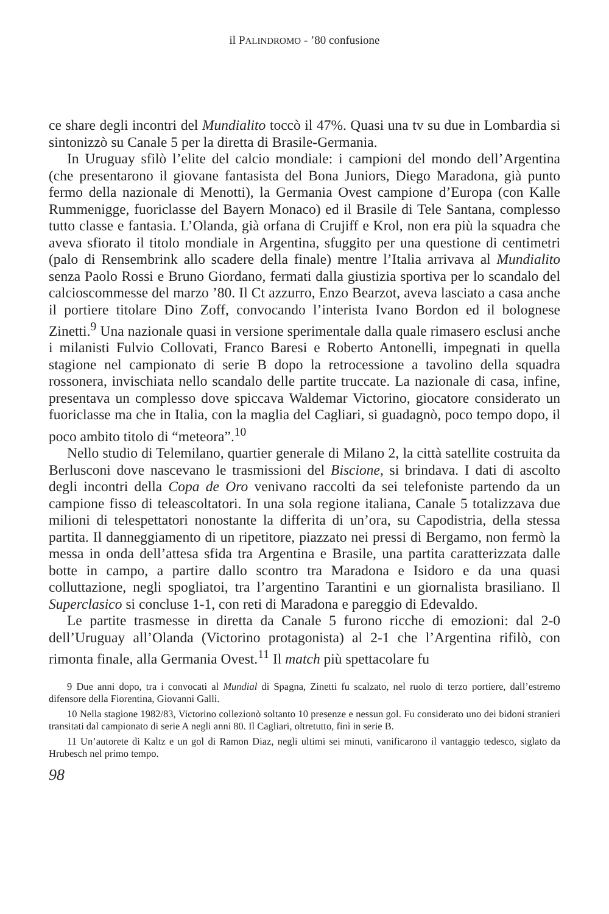il PALINDROMO - ’80 confusione
ce share degli incontri del Mundialito toccò il 47%. Quasi una tv su due in Lombardia si sintonizzò su Canale 5 per la diretta di Brasile-Germania.
In Uruguay sfilò l’elite del calcio mondiale: i campioni del mondo dell’Argentina (che presentarono il giovane fantasista del Bona Juniors, Diego Maradona, già punto fermo della nazionale di Menotti), la Germania Ovest campione d’Europa (con Kalle Rummenigge, fuoriclasse del Bayern Monaco) ed il Brasile di Tele Santana, complesso tutto classe e fantasia. L’Olanda, già orfana di Crujiff e Krol, non era più la squadra che aveva sfiorato il titolo mondiale in Argentina, sfuggito per una questione di centimetri (palo di Rensembrink allo scadere della finale) mentre l’Italia arrivava al Mundialito senza Paolo Rossi e Bruno Giordano, fermati dalla giustizia sportiva per lo scandalo del calcioscommesse del marzo ’80. Il Ct azzurro, Enzo Bearzot, aveva lasciato a casa anche il portiere titolare Dino Zoff, convocando l’interista Ivano Bordon ed il bolognese Zinetti.<sup>9</sup> Una nazionale quasi in versione sperimentale dalla quale rimasero esclusi anche i milanisti Fulvio Collovati, Franco Baresi e Roberto Antonelli, impegnati in quella stagione nel campionato di serie B dopo la retrocessione a tavolino della squadra rossonera, invischiata nello scandalo delle partite truccate. La nazionale di casa, infine, presentava un complesso dove spiccava Waldemar Victorino, giocatore considerato un fuoriclasse ma che in Italia, con la maglia del Cagliari, si guadagnò, poco tempo dopo, il poco ambito titolo di “meteora”.<sup>10</sup>
Nello studio di Telemilano, quartier generale di Milano 2, la città satellite costruita da Berlusconi dove nascevano le trasmissioni del Biscione, si brindava. I dati di ascolto degli incontri della Copa de Oro venivano raccolti da sei telefoniste partendo da un campione fisso di teleascoltatori. In una sola regione italiana, Canale 5 totalizzava due milioni di telespettatori nonostante la differita di un’ora, su Capodistria, della stessa partita. Il danneggiamento di un ripetitore, piazzato nei pressi di Bergamo, non fermò la messa in onda dell’attesa sfida tra Argentina e Brasile, una partita caratterizzata dalle botte in campo, a partire dallo scontro tra Maradona e Isidoro e da una quasi colluttazione, negli spogliatoi, tra l’argentino Tarantini e un giornalista brasiliano. Il Superclasico si concluse 1-1, con reti di Maradona e pareggio di Edevaldo.
Le partite trasmesse in diretta da Canale 5 furono ricche di emozioni: dal 2-0 dell’Uruguay all’Olanda (Victorino protagonista) al 2-1 che l’Argentina rifilò, con rimonta finale, alla Germania Ovest.<sup>11</sup> Il match più spettacolare fu
9 Due anni dopo, tra i convocati al Mundial di Spagna, Zinetti fu scalzato, nel ruolo di terzo portiere, dall’estremo difensore della Fiorentina, Giovanni Galli.
10 Nella stagione 1982/83, Victorino collezionò soltanto 10 presenze e nessun gol. Fu considerato uno dei bidoni stranieri transitati dal campionato di serie A negli anni 80. Il Cagliari, oltretutto, finì in serie B.
11 Un’autorete di Kaltz e un gol di Ramon Diaz, negli ultimi sei minuti, vanificarono il vantaggio tedesco, siglato da Hrubesch nel primo tempo.
98